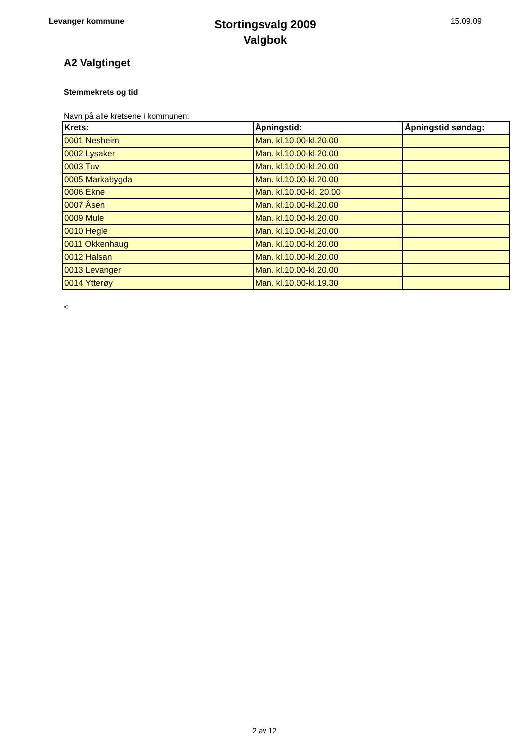Levanger kommune
Stortingsvalg 2009
Valgbok
15.09.09
A2 Valgtinget
Stemmekrets og tid
Navn på alle kretsene i kommunen:
| Krets: | Åpningstid: | Åpningstid søndag: |
| --- | --- | --- |
| 0001 Nesheim | Man. kl.10.00-kl.20.00 | |
| 0002 Lysaker | Man. kl.10.00-kl.20.00 | |
| 0003 Tuv | Man. kl.10.00-kl.20.00 | |
| 0005 Markabygda | Man. kl.10.00-kl.20.00 | |
| 0006 Ekne | Man. kl.10.00-kl. 20.00 | |
| 0007 Åsen | Man. kl.10.00-kl.20.00 | |
| 0009 Mule | Man. kl.10.00-kl.20.00 | |
| 0010 Hegle | Man. kl.10.00-kl.20.00 | |
| 0011 Okkenhaug | Man. kl.10.00-kl.20.00 | |
| 0012 Halsan | Man. kl.10.00-kl.20.00 | |
| 0013 Levanger | Man. kl.10.00-kl.20.00 | |
| 0014 Ytterøy | Man. kl.10.00-kl.19.30 | |
<
2 av 12